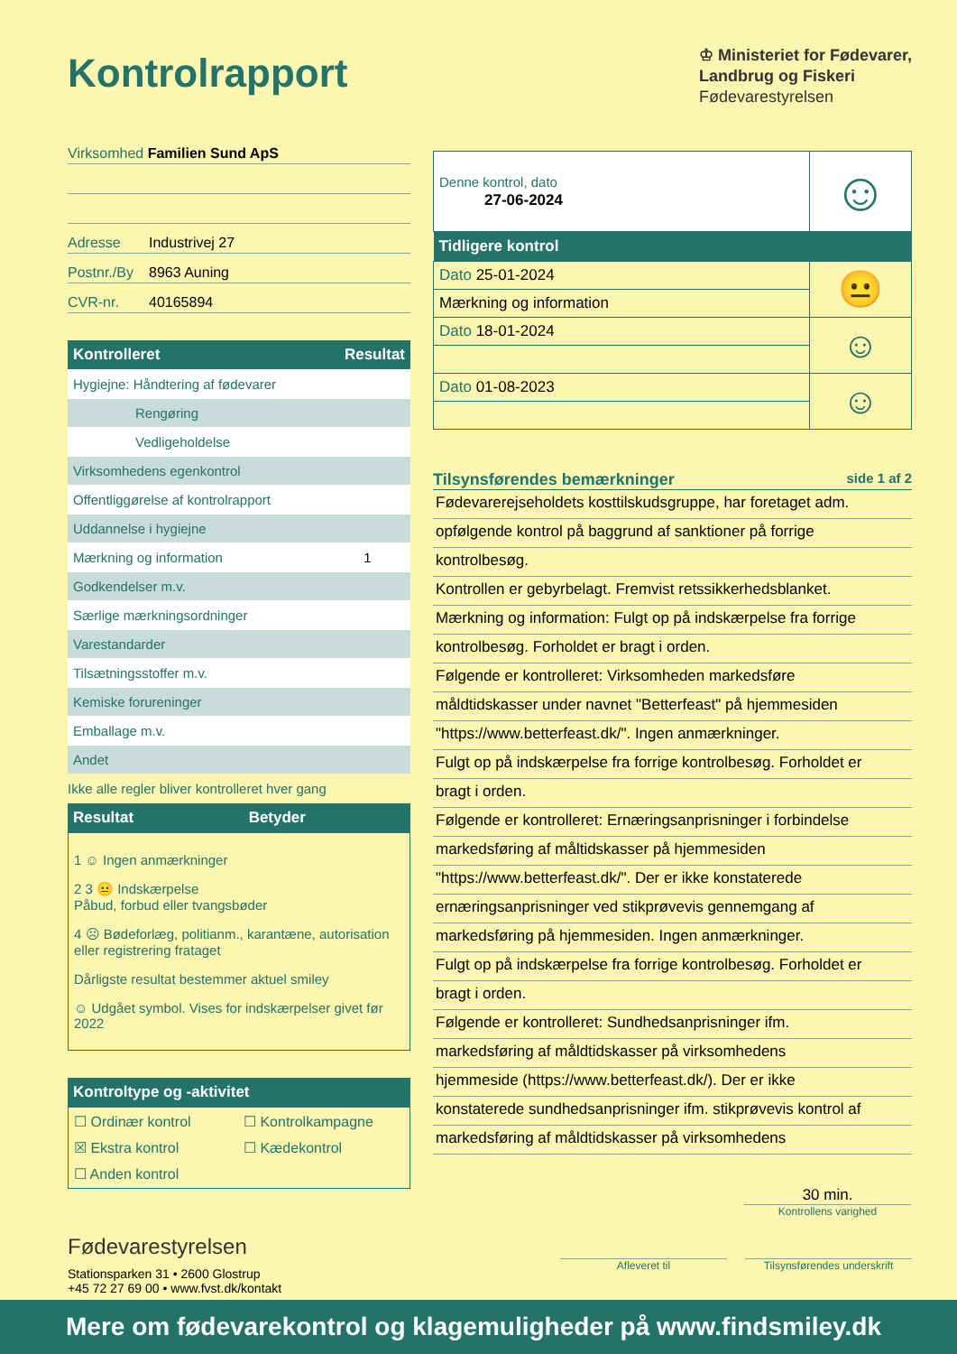Kontrolrapport
♔ Ministeriet for Fødevarer,
Landbrug og Fiskeri
Fødevarestyrelsen
Virksomhed Familien Sund ApS
Adresse Industrivej 27
Postnr./By 8963 Auning
CVR-nr. 40165894
| Kontrolleret | Resultat |
| --- | --- |
| Hygiejne: Håndtering af fødevarer | |
| Rengøring | |
| Vedligeholdelse | |
| Virksomhedens egenkontrol | |
| Offentliggørelse af kontrolrapport | |
| Uddannelse i hygiejne | |
| Mærkning og information | 1 |
| Godkendelser m.v. | |
| Særlige mærkningsordninger | |
| Varestandarder | |
| Tilsætningsstoffer m.v. | |
| Kemiske forureninger | |
| Emballage m.v. | |
| Andet | |
Ikke alle regler bliver kontrolleret hver gang
| Resultat | Betyder |
| --- | --- |
1 ☺ Ingen anmærkninger
2 3 😐 Indskærpelse
Påbud, forbud eller tvangsbøder
4 ☹ Bødeforlæg, politianm., karantæne, autorisation eller registrering frataget
Dårligste resultat bestemmer aktuel smiley
☺ Udgået symbol. Vises for indskærpelser givet før 2022
| Kontroltype og -aktivitet |
| --- |
☐ Ordinær kontrol ☐ Kontrolkampagne ☒ Ekstra kontrol ☐ Kædekontrol ☐ Anden kontrol
Fødevarestyrelsen
Stationsparken 31 • 2600 Glostrup
+45 72 27 69 00 • www.fvst.dk/kontakt
| Denne kontrol, dato 27-06-2024 | ☺ |
| Tidligere kontrol | |
| Dato 25-01-2024 | 😐 |
| Mærkning og information | |
| Dato 18-01-2024 | ☺ |
| Dato 01-08-2023 | ☺ |
Tilsynsførendes bemærkninger side 1 af 2
Fødevarerejseholdets kosttilskudsgruppe, har foretaget adm.
opfølgende kontrol på baggrund af sanktioner på forrige
kontrolbesøg.
Kontrollen er gebyrbelagt. Fremvist retssikkerhedsblanket.
Mærkning og information: Fulgt op på indskærpelse fra forrige
kontrolbesøg. Forholdet er bragt i orden.
Følgende er kontrolleret: Virksomheden markedsføre
måldtidskasser under navnet "Betterfeast" på hjemmesiden
"https://www.betterfeast.dk/". Ingen anmærkninger.
Fulgt op på indskærpelse fra forrige kontrolbesøg. Forholdet er
bragt i orden.
Følgende er kontrolleret: Ernæringsanprisninger i forbindelse
markedsføring af måltidskasser på hjemmesiden
"https://www.betterfeast.dk/". Der er ikke konstaterede
ernæringsanprisninger ved stikprøvevis gennemgang af
markedsføring på hjemmesiden. Ingen anmærkninger.
Fulgt op på indskærpelse fra forrige kontrolbesøg. Forholdet er
bragt i orden.
Følgende er kontrolleret: Sundhedsanprisninger ifm.
markedsføring af måldtidskasser på virksomhedens
hjemmeside (https://www.betterfeast.dk/). Der er ikke
konstaterede sundhedsanprisninger ifm. stikprøvevis kontrol af
markedsføring af måldtidskasser på virksomhedens
30 min.
Kontrollens varighed
Afleveret til Tilsynsførendes underskrift
Mere om fødevarekontrol og klagemuligheder på www.findsmiley.dk